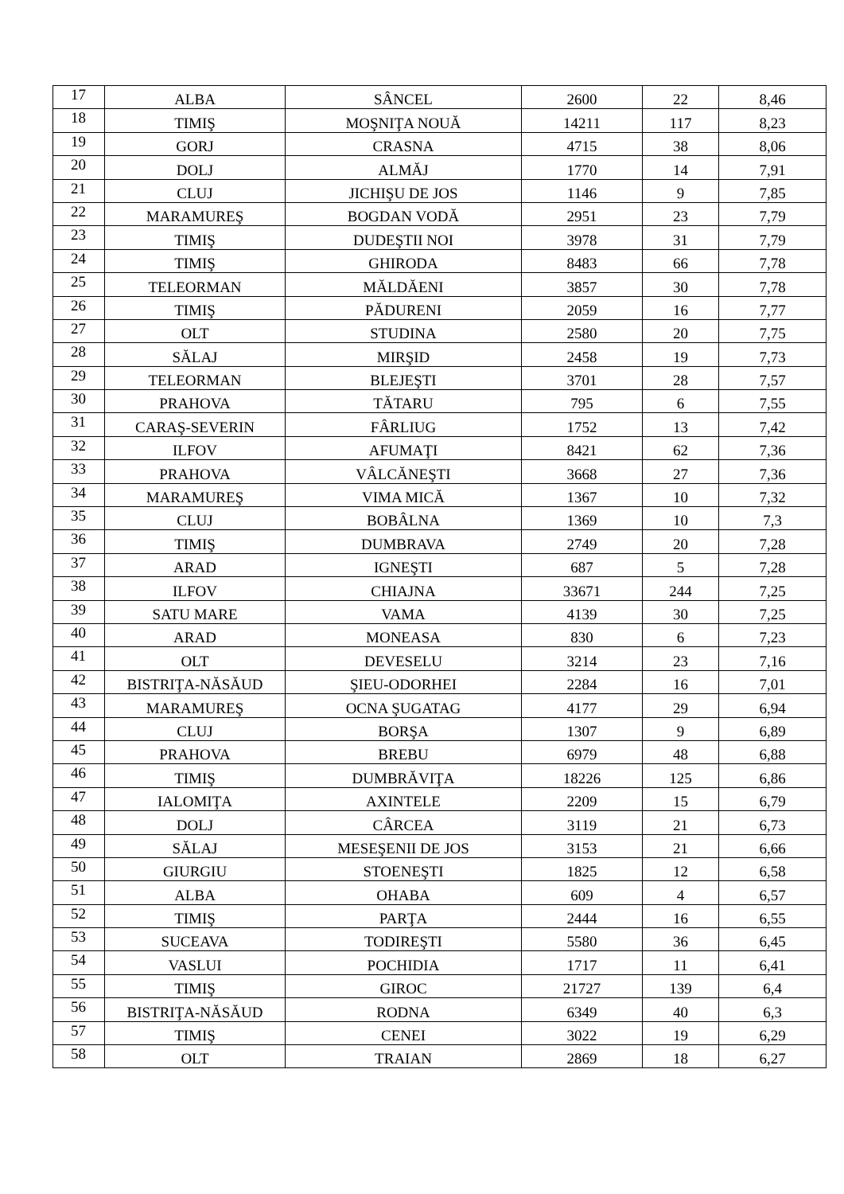| 17 | ALBA | SÂNCEL | 2600 | 22 | 8,46 |
| 18 | TIMIŞ | MOŞNIŢA NOUĂ | 14211 | 117 | 8,23 |
| 19 | GORJ | CRASNA | 4715 | 38 | 8,06 |
| 20 | DOLJ | ALMĂJ | 1770 | 14 | 7,91 |
| 21 | CLUJ | JICHIŞU DE JOS | 1146 | 9 | 7,85 |
| 22 | MARAMUREŞ | BOGDAN VODĂ | 2951 | 23 | 7,79 |
| 23 | TIMIŞ | DUDEŞTII NOI | 3978 | 31 | 7,79 |
| 24 | TIMIŞ | GHIRODA | 8483 | 66 | 7,78 |
| 25 | TELEORMAN | MĂLDĂENI | 3857 | 30 | 7,78 |
| 26 | TIMIŞ | PĂDURENI | 2059 | 16 | 7,77 |
| 27 | OLT | STUDINA | 2580 | 20 | 7,75 |
| 28 | SĂLAJ | MIRŞID | 2458 | 19 | 7,73 |
| 29 | TELEORMAN | BLEJEŞTI | 3701 | 28 | 7,57 |
| 30 | PRAHOVA | TĂTARU | 795 | 6 | 7,55 |
| 31 | CARAŞ-SEVERIN | FÂRLIUG | 1752 | 13 | 7,42 |
| 32 | ILFOV | AFUMAŢI | 8421 | 62 | 7,36 |
| 33 | PRAHOVA | VÂLCĂNEŞTI | 3668 | 27 | 7,36 |
| 34 | MARAMUREŞ | VIMA MICĂ | 1367 | 10 | 7,32 |
| 35 | CLUJ | BOBÂLNA | 1369 | 10 | 7,3 |
| 36 | TIMIŞ | DUMBRAVA | 2749 | 20 | 7,28 |
| 37 | ARAD | IGNEŞTI | 687 | 5 | 7,28 |
| 38 | ILFOV | CHIAJNA | 33671 | 244 | 7,25 |
| 39 | SATU MARE | VAMA | 4139 | 30 | 7,25 |
| 40 | ARAD | MONEASA | 830 | 6 | 7,23 |
| 41 | OLT | DEVESELU | 3214 | 23 | 7,16 |
| 42 | BISTRIŢA-NĂSĂUD | ŞIEU-ODORHEI | 2284 | 16 | 7,01 |
| 43 | MARAMUREŞ | OCNA ŞUGATAG | 4177 | 29 | 6,94 |
| 44 | CLUJ | BORŞA | 1307 | 9 | 6,89 |
| 45 | PRAHOVA | BREBU | 6979 | 48 | 6,88 |
| 46 | TIMIŞ | DUMBRĂVIŢA | 18226 | 125 | 6,86 |
| 47 | IALOMIŢA | AXINTELE | 2209 | 15 | 6,79 |
| 48 | DOLJ | CÂRCEA | 3119 | 21 | 6,73 |
| 49 | SĂLAJ | MESEŞENII DE JOS | 3153 | 21 | 6,66 |
| 50 | GIURGIU | STOENEŞTI | 1825 | 12 | 6,58 |
| 51 | ALBA | OHABA | 609 | 4 | 6,57 |
| 52 | TIMIŞ | PARŢA | 2444 | 16 | 6,55 |
| 53 | SUCEAVA | TODIREŞTI | 5580 | 36 | 6,45 |
| 54 | VASLUI | POCHIDIA | 1717 | 11 | 6,41 |
| 55 | TIMIŞ | GIROC | 21727 | 139 | 6,4 |
| 56 | BISTRIŢA-NĂSĂUD | RODNA | 6349 | 40 | 6,3 |
| 57 | TIMIŞ | CENEI | 3022 | 19 | 6,29 |
| 58 | OLT | TRAIAN | 2869 | 18 | 6,27 |